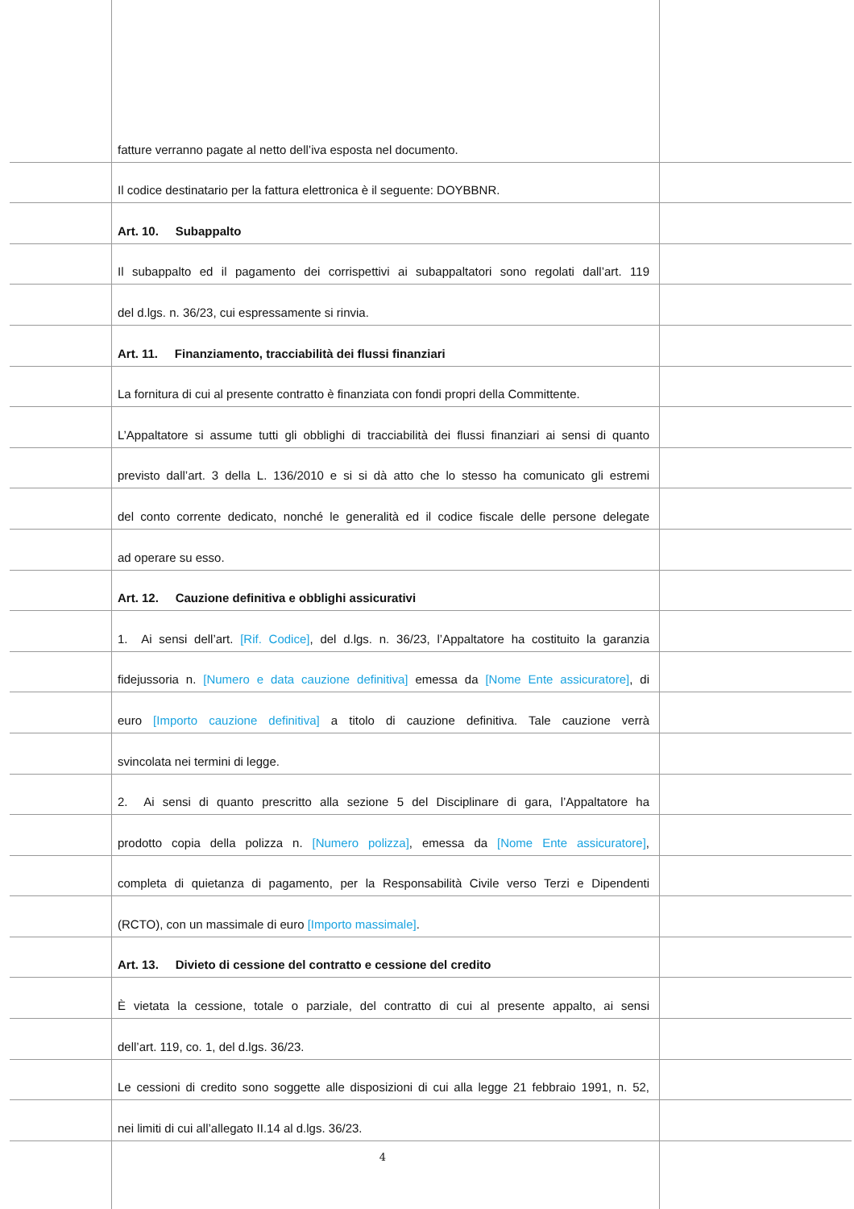fatture verranno pagate al netto dell’iva esposta nel documento.
Il codice destinatario per la fattura elettronica è il seguente: DOYBBNR.
Art. 10. Subappalto
Il subappalto ed il pagamento dei corrispettivi ai subappaltatori sono regolati dall’art. 119
del d.lgs. n. 36/23, cui espressamente si rinvia.
Art. 11. Finanziamento, tracciabilità dei flussi finanziari
La fornitura di cui al presente contratto è finanziata con fondi propri della Committente.
L’Appaltatore si assume tutti gli obblighi di tracciabilità dei flussi finanziari ai sensi di quanto
previsto dall’art. 3 della L. 136/2010 e si si dà atto che lo stesso ha comunicato gli estremi
del conto corrente dedicato, nonché le generalità ed il codice fiscale delle persone delegate
ad operare su esso.
Art. 12. Cauzione definitiva e obblighi assicurativi
1. Ai sensi dell’art. [Rif. Codice], del d.lgs. n. 36/23, l’Appaltatore ha costituito la garanzia
fidejussoria n. [Numero e data cauzione definitiva] emessa da [Nome Ente assicuratore], di
euro [Importo cauzione definitiva] a titolo di cauzione definitiva. Tale cauzione verrà
svincolata nei termini di legge.
2. Ai sensi di quanto prescritto alla sezione 5 del Disciplinare di gara, l’Appaltatore ha
prodotto copia della polizza n. [Numero polizza], emessa da [Nome Ente assicuratore],
completa di quietanza di pagamento, per la Responsabilità Civile verso Terzi e Dipendenti
(RCTO), con un massimale di euro [Importo massimale].
Art. 13. Divieto di cessione del contratto e cessione del credito
È vietata la cessione, totale o parziale, del contratto di cui al presente appalto, ai sensi
dell’art. 119, co. 1, del d.lgs. 36/23.
Le cessioni di credito sono soggette alle disposizioni di cui alla legge 21 febbraio 1991, n. 52,
nei limiti di cui all’allegato II.14 al d.lgs. 36/23.
4